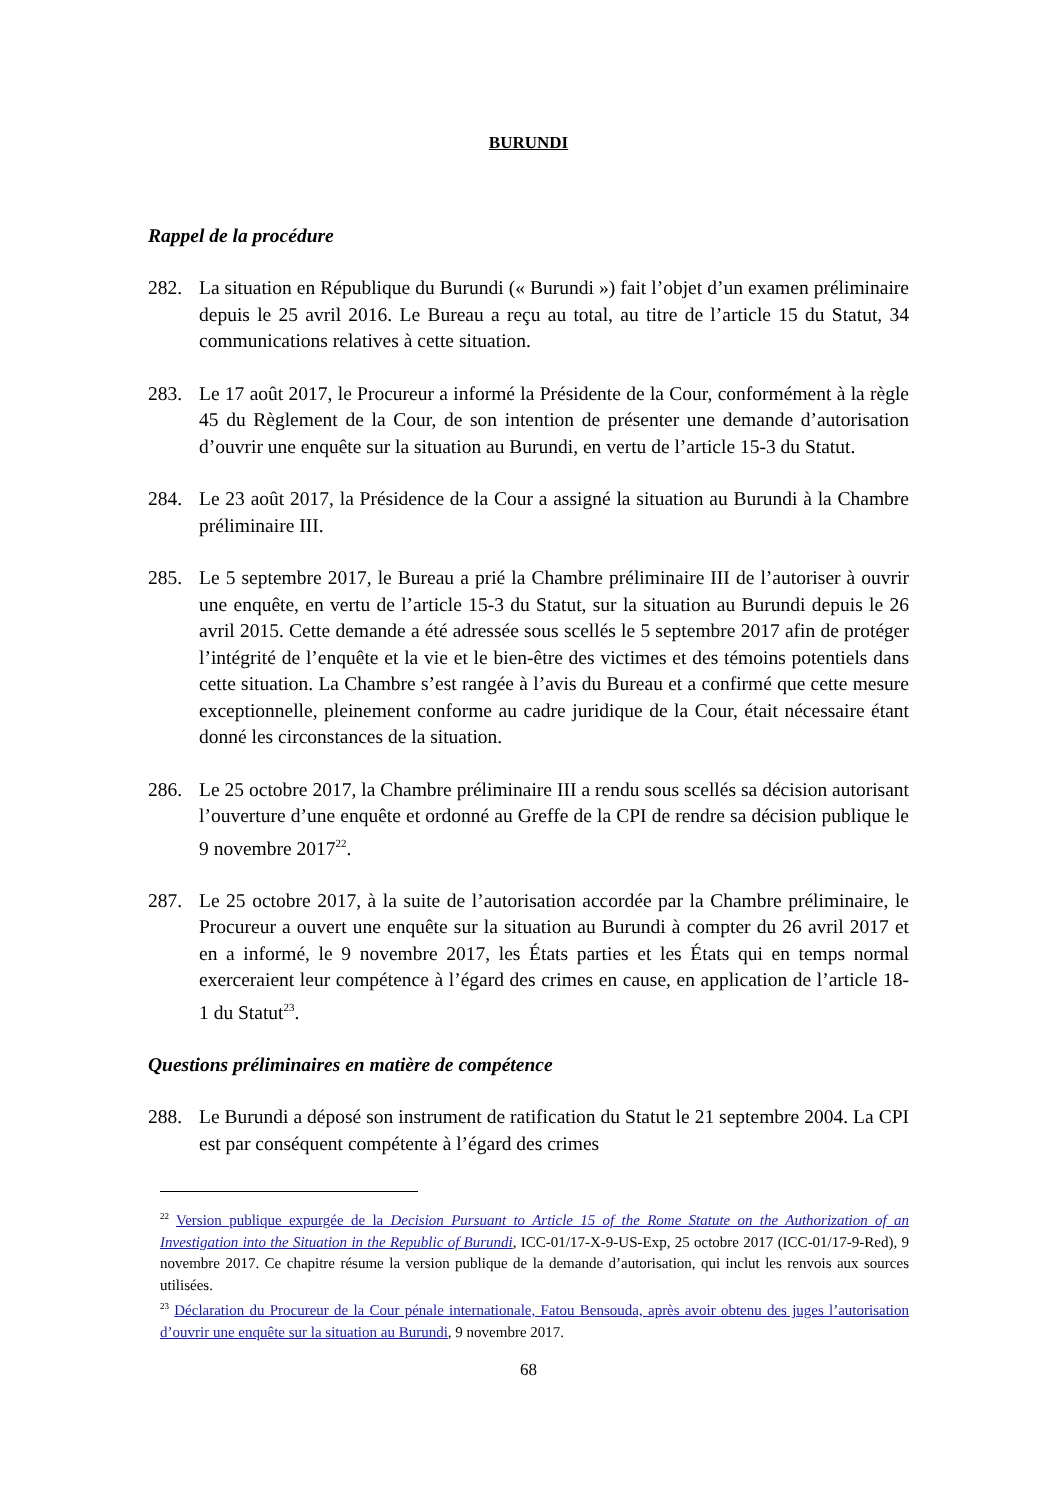BURUNDI
Rappel de la procédure
282. La situation en République du Burundi (« Burundi ») fait l’objet d’un examen préliminaire depuis le 25 avril 2016. Le Bureau a reçu au total, au titre de l’article 15 du Statut, 34 communications relatives à cette situation.
283. Le 17 août 2017, le Procureur a informé la Présidente de la Cour, conformément à la règle 45 du Règlement de la Cour, de son intention de présenter une demande d’autorisation d’ouvrir une enquête sur la situation au Burundi, en vertu de l’article 15-3 du Statut.
284. Le 23 août 2017, la Présidence de la Cour a assigné la situation au Burundi à la Chambre préliminaire III.
285. Le 5 septembre 2017, le Bureau a prié la Chambre préliminaire III de l’autoriser à ouvrir une enquête, en vertu de l’article 15-3 du Statut, sur la situation au Burundi depuis le 26 avril 2015. Cette demande a été adressée sous scellés le 5 septembre 2017 afin de protéger l’intégrité de l’enquête et la vie et le bien-être des victimes et des témoins potentiels dans cette situation. La Chambre s’est rangée à l’avis du Bureau et a confirmé que cette mesure exceptionnelle, pleinement conforme au cadre juridique de la Cour, était nécessaire étant donné les circonstances de la situation.
286. Le 25 octobre 2017, la Chambre préliminaire III a rendu sous scellés sa décision autorisant l’ouverture d’une enquête et ordonné au Greffe de la CPI de rendre sa décision publique le 9 novembre 2017<sup>22</sup>.
287. Le 25 octobre 2017, à la suite de l’autorisation accordée par la Chambre préliminaire, le Procureur a ouvert une enquête sur la situation au Burundi à compter du 26 avril 2017 et en a informé, le 9 novembre 2017, les États parties et les États qui en temps normal exerceraient leur compétence à l’égard des crimes en cause, en application de l’article 18-1 du Statut<sup>23</sup>.
Questions préliminaires en matière de compétence
288. Le Burundi a déposé son instrument de ratification du Statut le 21 septembre 2004. La CPI est par conséquent compétente à l’égard des crimes
<sup>22</sup> Version publique expurgée de la Decision Pursuant to Article 15 of the Rome Statute on the Authorization of an Investigation into the Situation in the Republic of Burundi, ICC-01/17-X-9-US-Exp, 25 octobre 2017 (ICC-01/17-9-Red), 9 novembre 2017. Ce chapitre résume la version publique de la demande d’autorisation, qui inclut les renvois aux sources utilisées.
<sup>23</sup> Déclaration du Procureur de la Cour pénale internationale, Fatou Bensouda, après avoir obtenu des juges l’autorisation d’ouvrir une enquête sur la situation au Burundi, 9 novembre 2017.
68